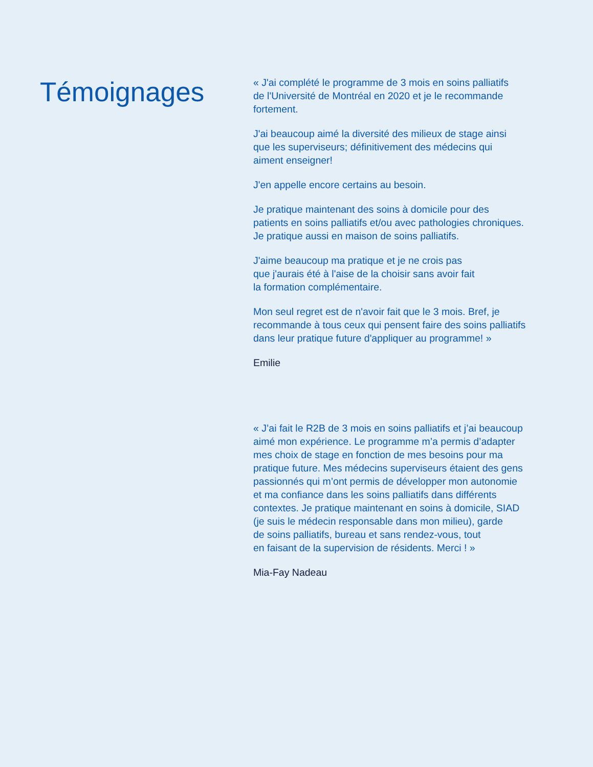Témoignages
« J'ai complété le programme de 3 mois en soins palliatifs
de l'Université de Montréal en 2020 et je le recommande
fortement.
J'ai beaucoup aimé la diversité des milieux de stage ainsi
que les superviseurs; définitivement des médecins qui
aiment enseigner!
J'en appelle encore certains au besoin.
Je pratique maintenant des soins à domicile pour des
patients en soins palliatifs et/ou avec pathologies chroniques.
Je pratique aussi en maison de soins palliatifs.
J'aime beaucoup ma pratique et je ne crois pas
que j'aurais été à l'aise de la choisir sans avoir fait
la formation complémentaire.
Mon seul regret est de n'avoir fait que le 3 mois. Bref, je
recommande à tous ceux qui pensent faire des soins palliatifs
dans leur pratique future d'appliquer au programme! »
Emilie
« J’ai fait le R2B de 3 mois en soins palliatifs et j’ai beaucoup
aimé mon expérience. Le programme m’a permis d’adapter
mes choix de stage en fonction de mes besoins pour ma
pratique future. Mes médecins superviseurs étaient des gens
passionnés qui m’ont permis de développer mon autonomie
et ma confiance dans les soins palliatifs dans différents
contextes. Je pratique maintenant en soins à domicile, SIAD
(je suis le médecin responsable dans mon milieu), garde
de soins palliatifs, bureau et sans rendez-vous, tout
en faisant de la supervision de résidents. Merci ! »
Mia-Fay Nadeau